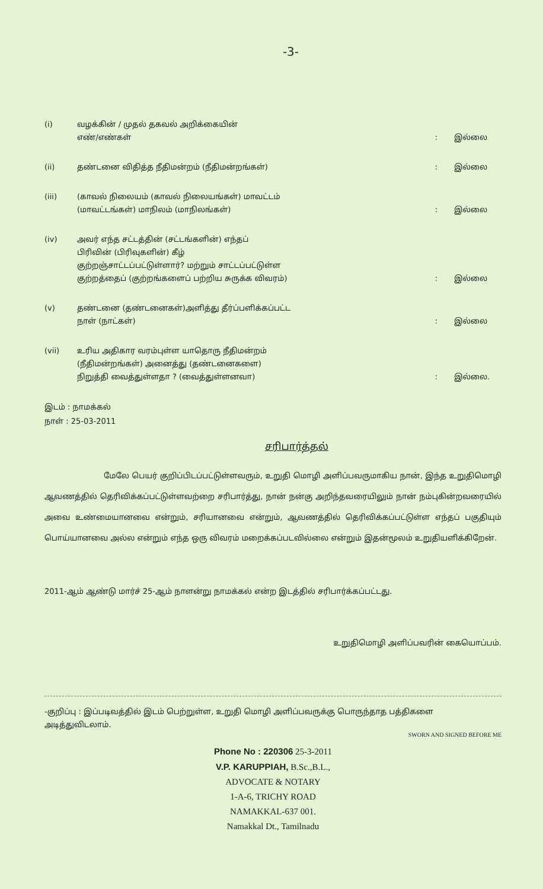-3-
| (i) | வழக்கின் / முதல் தகவல் அறிக்கையின் எண்/எண்கள் | : | இல்லை |
| (ii) | தண்டனை விதித்த நீதிமன்றம் (நீதிமன்றங்கள்) | : | இல்லை |
| (iii) | (காவல் நிலையம் (காவல் நிலையங்கள்) மாவட்டம் (மாவட்டங்கள்) மாநிலம் (மாநிலங்கள்) | : | இல்லை |
| (iv) | அவர் எந்த சட்டத்தின் (சட்டங்களின்) எந்தப் பிரிவின் (பிரிவுகளின்) கீழ் குற்றஞ்சாட்டப்பட்டுள்ளார்? மற்றும் சாட்டப்பட்டுள்ள குற்றத்தைப் (குற்றங்களைப் பற்றிய சுருக்க விவரம்) | : | இல்லை |
| (v) | தண்டனை (தண்டனைகள்)அளித்து தீர்ப்பளிக்கப்பட்ட நாள் (நாட்கள்) | : | இல்லை |
| (vii) | உரிய அதிகார வரம்புள்ள யாதொரு நீதிமன்றம் (நீதிமன்றங்கள்) அனைத்து (தண்டனைகளை) நிறுத்தி வைத்துள்ளதா ? (வைத்துள்ளனவா) | : | இல்லை. |
இடம் : நாமக்கல்
நாள் : 25-03-2011
சரிபார்த்தல்
மேலே பெயர் குறிப்பிடப்பட்டுள்ளவரும், உறுதி மொழி அளிப்பவருமாகிய நான், இந்த உறுதிமொழி ஆவணத்தில் தெரிவிக்கப்பட்டுள்ளவற்றை சரிபார்த்து, நான் நன்கு அறிந்தவரையிலும் நான் நம்புகின்றவரையில் அவை உண்மையானவை என்றும், சரியானவை என்றும், ஆவணத்தில் தெரிவிக்கப்பட்டுள்ள எந்தப் பகுதியும் பொய்யானவை அல்ல என்றும் எந்த ஒரு விவரம் மறைக்கப்படவில்லை என்றும் இதன்மூலம் உறுதியளிக்கிறேன்.
2011-ஆம் ஆண்டு மார்ச் 25-ஆம் நாளன்று நாமக்கல் என்ற இடத்தில் சரிபார்க்கப்பட்டது.
உறுதிமொழி அளிப்பவரின் கையொப்பம்.
-குறிப்பு : இப்படிவத்தில் இடம் பெற்றுள்ள, உறுதி மொழி அளிப்பவருக்கு பொருந்தாத பத்திகளை அடித்துவிடலாம்.
SWORN AND SIGNED BEFORE ME
Phone No : 220306 25-3-2011
V.P. KARUPPIAH, B.Sc.,B.L.,
ADVOCATE & NOTARY
1-A-6, TRICHY ROAD
NAMAKKAL-637 001.
Namakkal Dt., Tamilnadu